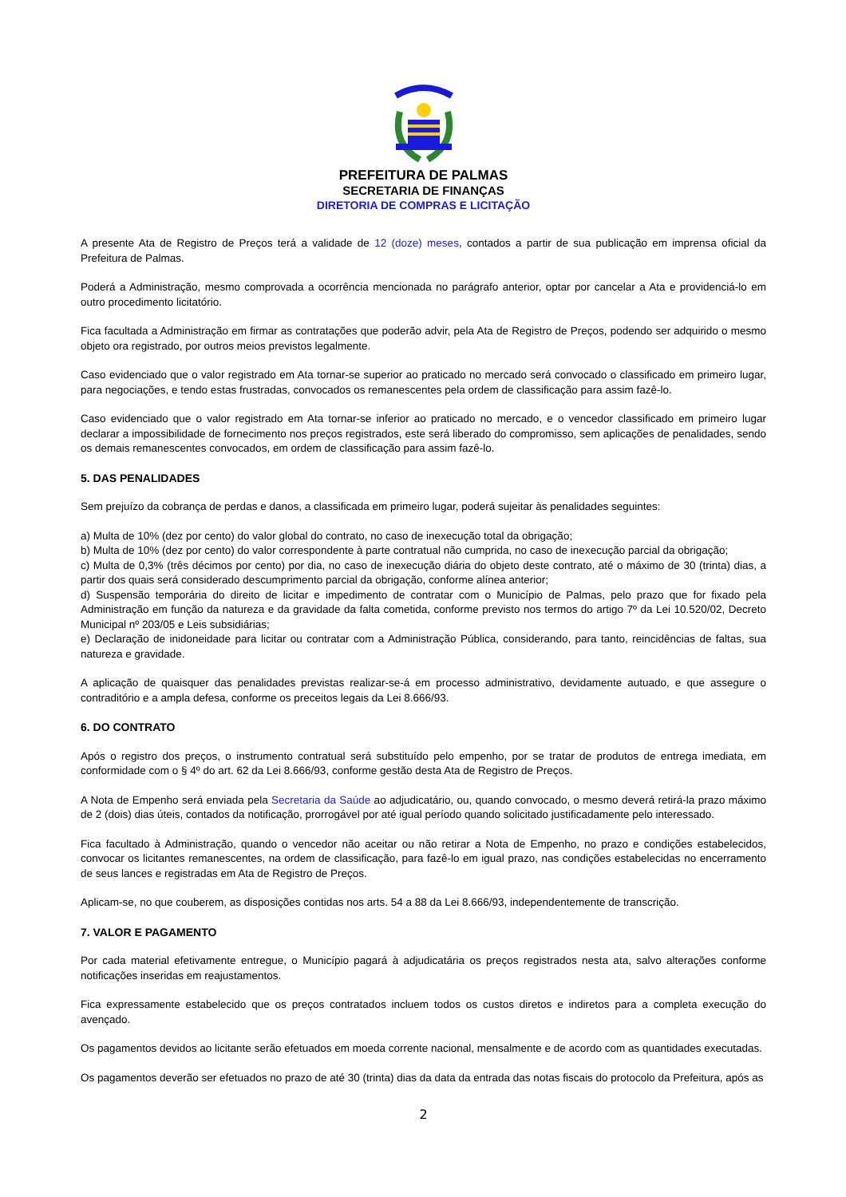PREFEITURA DE PALMAS
SECRETARIA DE FINANÇAS
DIRETORIA DE COMPRAS E LICITAÇÃO
A presente Ata de Registro de Preços terá a validade de 12 (doze) meses, contados a partir de sua publicação em imprensa oficial da Prefeitura de Palmas.
Poderá a Administração, mesmo comprovada a ocorrência mencionada no parágrafo anterior, optar por cancelar a Ata e providenciá-lo em outro procedimento licitatório.
Fica facultada a Administração em firmar as contratações que poderão advir, pela Ata de Registro de Preços, podendo ser adquirido o mesmo objeto ora registrado, por outros meios previstos legalmente.
Caso evidenciado que o valor registrado em Ata tornar-se superior ao praticado no mercado será convocado o classificado em primeiro lugar, para negociações, e tendo estas frustradas, convocados os remanescentes pela ordem de classificação para assim fazê-lo.
Caso evidenciado que o valor registrado em Ata tornar-se inferior ao praticado no mercado, e o vencedor classificado em primeiro lugar declarar a impossibilidade de fornecimento nos preços registrados, este será liberado do compromisso, sem aplicações de penalidades, sendo os demais remanescentes convocados, em ordem de classificação para assim fazê-lo.
5. DAS PENALIDADES
Sem prejuízo da cobrança de perdas e danos, a classificada em primeiro lugar, poderá sujeitar às penalidades seguintes:
a) Multa de 10% (dez por cento) do valor global do contrato, no caso de inexecução total da obrigação;
b) Multa de 10% (dez por cento) do valor correspondente à parte contratual não cumprida, no caso de inexecução parcial da obrigação;
c) Multa de 0,3% (três décimos por cento) por dia, no caso de inexecução diária do objeto deste contrato, até o máximo de 30 (trinta) dias, a partir dos quais será considerado descumprimento parcial da obrigação, conforme alínea anterior;
d) Suspensão temporária do direito de licitar e impedimento de contratar com o Município de Palmas, pelo prazo que for fixado pela Administração em função da natureza e da gravidade da falta cometida, conforme previsto nos termos do artigo 7º da Lei 10.520/02, Decreto Municipal nº 203/05 e Leis subsidiárias;
e) Declaração de inidoneidade para licitar ou contratar com a Administração Pública, considerando, para tanto, reincidências de faltas, sua natureza e gravidade.
A aplicação de quaisquer das penalidades previstas realizar-se-á em processo administrativo, devidamente autuado, e que assegure o contraditório e a ampla defesa, conforme os preceitos legais da Lei 8.666/93.
6. DO CONTRATO
Após o registro dos preços, o instrumento contratual será substituído pelo empenho, por se tratar de produtos de entrega imediata, em conformidade com o § 4º do art. 62 da Lei 8.666/93, conforme gestão desta Ata de Registro de Preços.
A Nota de Empenho será enviada pela Secretaria da Saúde ao adjudicatário, ou, quando convocado, o mesmo deverá retirá-la prazo máximo de 2 (dois) dias úteis, contados da notificação, prorrogável por até igual período quando solicitado justificadamente pelo interessado.
Fica facultado à Administração, quando o vencedor não aceitar ou não retirar a Nota de Empenho, no prazo e condições estabelecidos, convocar os licitantes remanescentes, na ordem de classificação, para fazê-lo em igual prazo, nas condições estabelecidas no encerramento de seus lances e registradas em Ata de Registro de Preços.
Aplicam-se, no que couberem, as disposições contidas nos arts. 54 a 88 da Lei 8.666/93, independentemente de transcrição.
7. VALOR E PAGAMENTO
Por cada material efetivamente entregue, o Município pagará à adjudicatária os preços registrados nesta ata, salvo alterações conforme notificações inseridas em reajustamentos.
Fica expressamente estabelecido que os preços contratados incluem todos os custos diretos e indiretos para a completa execução do avençado.
Os pagamentos devidos ao licitante serão efetuados em moeda corrente nacional, mensalmente e de acordo com as quantidades executadas.
Os pagamentos deverão ser efetuados no prazo de até 30 (trinta) dias da data da entrada das notas fiscais do protocolo da Prefeitura, após as
2